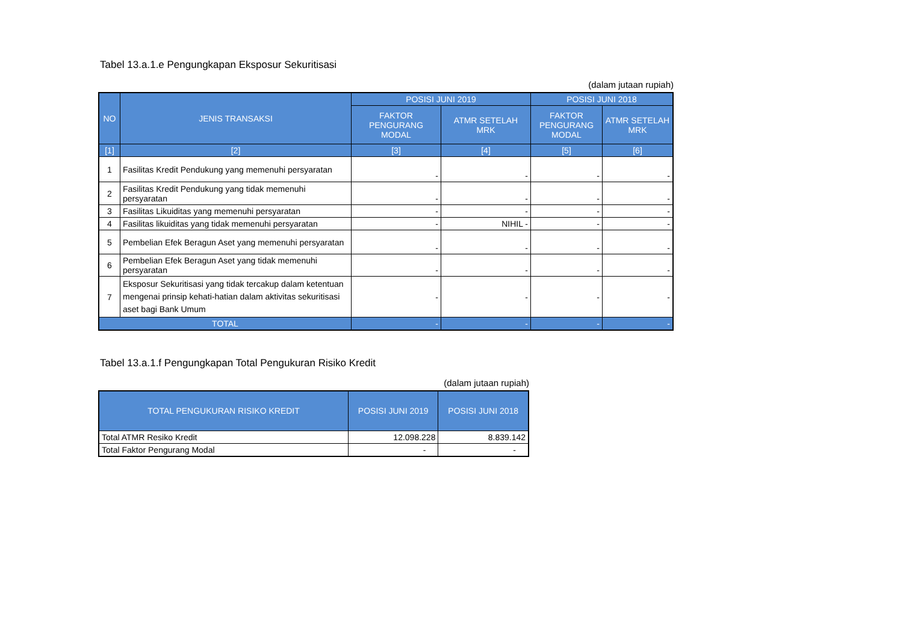Tabel 13.a.1.e Pengungkapan Eksposur Sekuritisasi
(dalam jutaan rupiah)
| NO | JENIS TRANSAKSI | POSISI JUNI 2019 | | POSISI JUNI 2018 | |
| --- | --- | --- | --- | --- | --- |
| | | FAKTOR PENGURANG MODAL | ATMR SETELAH MRK | FAKTOR PENGURANG MODAL | ATMR SETELAH MRK |
| [1] | [2] | [3] | [4] | [5] | [6] |
| 1 | Fasilitas Kredit Pendukung yang memenuhi persyaratan | - | - | - | - |
| 2 | Fasilitas Kredit Pendukung yang tidak memenuhi persyaratan | - | - | - | - |
| 3 | Fasilitas Likuiditas yang memenuhi persyaratan | - | - | - | - |
| 4 | Fasilitas likuiditas yang tidak memenuhi persyaratan | - | NIHIL - | - | - |
| 5 | Pembelian Efek Beragun Aset yang memenuhi persyaratan | - | - | - | - |
| 6 | Pembelian Efek Beragun Aset yang tidak memenuhi persyaratan | - | - | - | - |
| 7 | Eksposur Sekuritisasi yang tidak tercakup dalam ketentuan mengenai prinsip kehati-hatian dalam aktivitas sekuritisasi aset bagi Bank Umum | - | - | - | - |
| TOTAL | | - | - | - | - |
Tabel 13.a.1.f Pengungkapan Total Pengukuran Risiko Kredit
(dalam jutaan rupiah)
| TOTAL PENGUKURAN RISIKO KREDIT | POSISI JUNI 2019 | POSISI JUNI 2018 |
| --- | --- | --- |
| Total ATMR Resiko Kredit | 12.098.228 | 8.839.142 |
| Total Faktor Pengurang Modal | - | - |